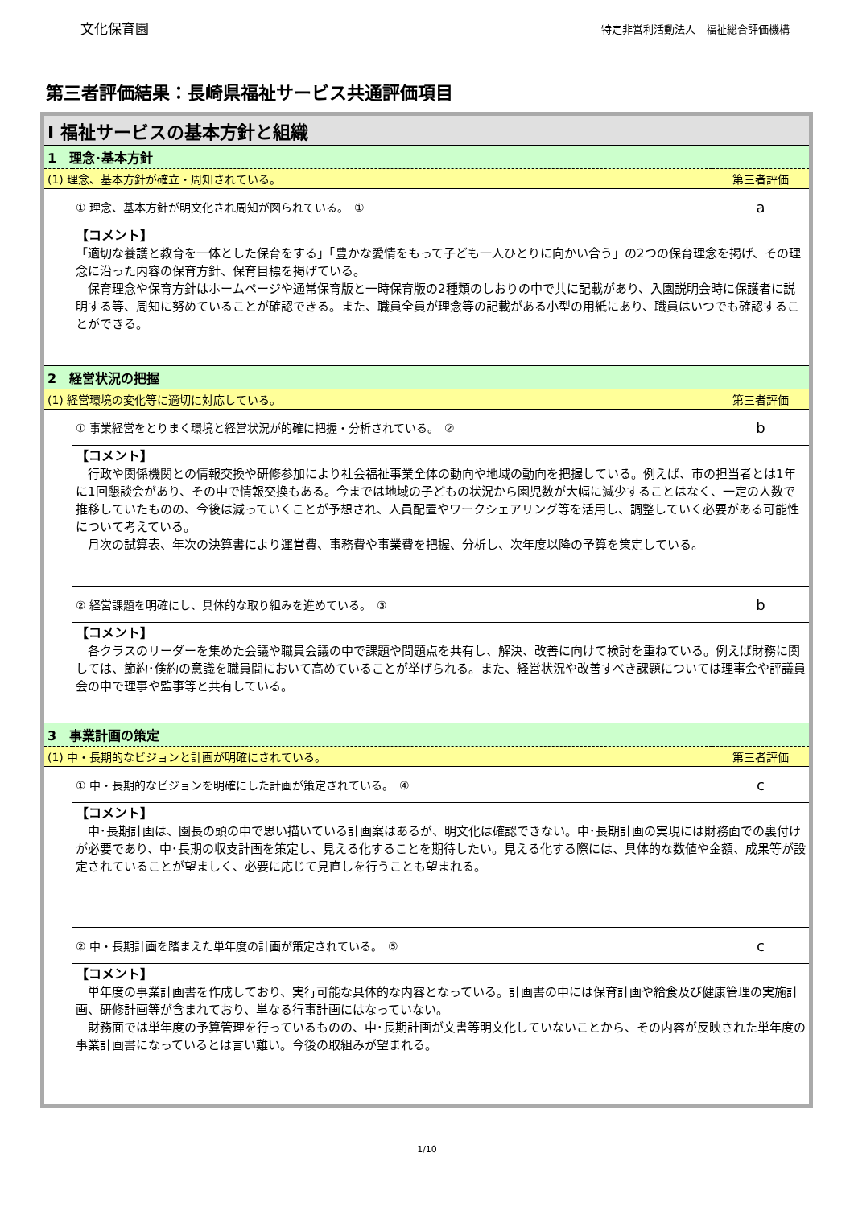文化保育園 特定非営利活動法人　福祉総合評価機構
第三者評価結果：長崎県福祉サービス共通評価項目
| Ⅰ 福祉サービスの基本方針と組織 | | |
| 1 理念･基本方針 | | |
| (1) 理念、基本方針が確立・周知されている。 | | 第三者評価 |
| | ① 理念、基本方針が明文化され周知が図られている。 ① | a |
| | 【コメント】 「適切な養護と教育を一体とした保育をする」「豊かな愛情をもって子ども一人ひとりに向かい合う」の2つの保育理念を掲げ、その理念に沿った内容の保育方針、保育目標を掲げている。 保育理念や保育方針はホームページや通常保育版と一時保育版の2種類のしおりの中で共に記載があり、入園説明会時に保護者に説明する等、周知に努めていることが確認できる。また、職員全員が理念等の記載がある小型の用紙にあり、職員はいつでも確認することができる。 | |
| 2 経営状況の把握 | | |
| (1) 経営環境の変化等に適切に対応している。 | | 第三者評価 |
| | ① 事業経営をとりまく環境と経営状況が的確に把握・分析されている。 ② | b |
| | 【コメント】 行政や関係機関との情報交換や研修参加により社会福祉事業全体の動向や地域の動向を把握している。例えば、市の担当者とは1年に1回懇談会があり、その中で情報交換もある。今までは地域の子どもの状況から園児数が大幅に減少することはなく、一定の人数で推移していたものの、今後は減っていくことが予想され、人員配置やワークシェアリング等を活用し、調整していく必要がある可能性について考えている。 月次の試算表、年次の決算書により運営費、事務費や事業費を把握、分析し、次年度以降の予算を策定している。 | |
| | ② 経営課題を明確にし、具体的な取り組みを進めている。 ③ | b |
| | 【コメント】 各クラスのリーダーを集めた会議や職員会議の中で課題や問題点を共有し、解決、改善に向けて検討を重ねている。例えば財務に関しては、節約･倹約の意識を職員間において高めていることが挙げられる。また、経営状況や改善すべき課題については理事会や評議員会の中で理事や監事等と共有している。 | |
| 3 事業計画の策定 | | |
| (1) 中・長期的なビジョンと計画が明確にされている。 | | 第三者評価 |
| | ① 中・長期的なビジョンを明確にした計画が策定されている。 ④ | c |
| | 【コメント】 中･長期計画は、園長の頭の中で思い描いている計画案はあるが、明文化は確認できない。中･長期計画の実現には財務面での裏付けが必要であり、中･長期の収支計画を策定し、見える化することを期待したい。見える化する際には、具体的な数値や金額、成果等が設定されていることが望ましく、必要に応じて見直しを行うことも望まれる。 | |
| | ② 中・長期計画を踏まえた単年度の計画が策定されている。 ⑤ | c |
| | 【コメント】 単年度の事業計画書を作成しており、実行可能な具体的な内容となっている。計画書の中には保育計画や給食及び健康管理の実施計画、研修計画等が含まれており、単なる行事計画にはなっていない。 財務面では単年度の予算管理を行っているものの、中･長期計画が文書等明文化していないことから、その内容が反映された単年度の事業計画書になっているとは言い難い。今後の取組みが望まれる。 | |
1/10